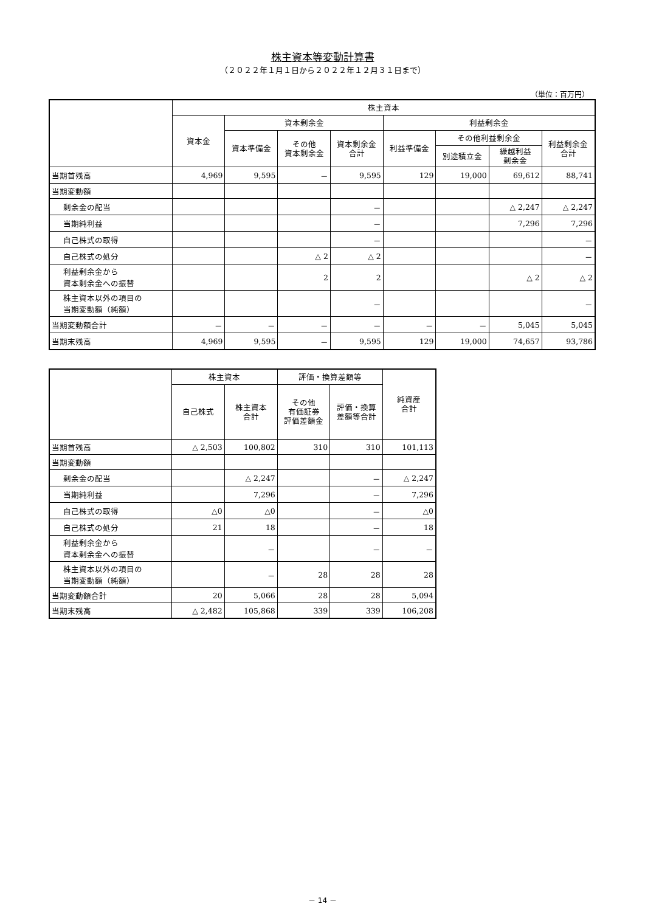株主資本等変動計算書
（２０２２年１月１日から２０２２年１２月３１日まで）
（単位：百万円）
| | 株主資本 | | | | | | | |
| --- | --- | --- | --- | --- | --- | --- | --- | --- |
| | 資本金 | 資本剰余金 | | | 利益剰余金 | | | |
| | | 資本準備金 | その他 資本剰余金 | 資本剰余金 合計 | 利益準備金 | その他利益剰余金 | | 利益剰余金 合計 |
| | | | | | | 別途積立金 | 繰越利益 剰余金 | |
| 当期首残高 | 4,969 | 9,595 | － | 9,595 | 129 | 19,000 | 69,612 | 88,741 |
| 当期変動額 | | | | | | | | |
| 剰余金の配当 | | | | － | | | △ 2,247 | △ 2,247 |
| 当期純利益 | | | | － | | | 7,296 | 7,296 |
| 自己株式の取得 | | | | － | | | | － |
| 自己株式の処分 | | | △ 2 | △ 2 | | | | － |
| 利益剰余金から 資本剰余金への振替 | | | 2 | 2 | | | △ 2 | △ 2 |
| 株主資本以外の項目の 当期変動額（純額） | | | | － | | | | － |
| 当期変動額合計 | － | － | － | － | － | － | 5,045 | 5,045 |
| 当期末残高 | 4,969 | 9,595 | － | 9,595 | 129 | 19,000 | 74,657 | 93,786 |
| | 株主資本 | | 評価・換算差額等 | | 純資産 合計 |
| --- | --- | --- | --- | --- | --- |
| | 自己株式 | 株主資本 合計 | その他 有価証券 評価差額金 | 評価・換算 差額等合計 | |
| 当期首残高 | △ 2,503 | 100,802 | 310 | 310 | 101,113 |
| 当期変動額 | | | | | |
| 剰余金の配当 | | △ 2,247 | | － | △ 2,247 |
| 当期純利益 | | 7,296 | | － | 7,296 |
| 自己株式の取得 | △0 | △0 | | － | △0 |
| 自己株式の処分 | 21 | 18 | | － | 18 |
| 利益剰余金から 資本剰余金への振替 | | － | | － | － |
| 株主資本以外の項目の 当期変動額（純額） | | － | 28 | 28 | 28 |
| 当期変動額合計 | 20 | 5,066 | 28 | 28 | 5,094 |
| 当期末残高 | △ 2,482 | 105,868 | 339 | 339 | 106,208 |
－ 14 －